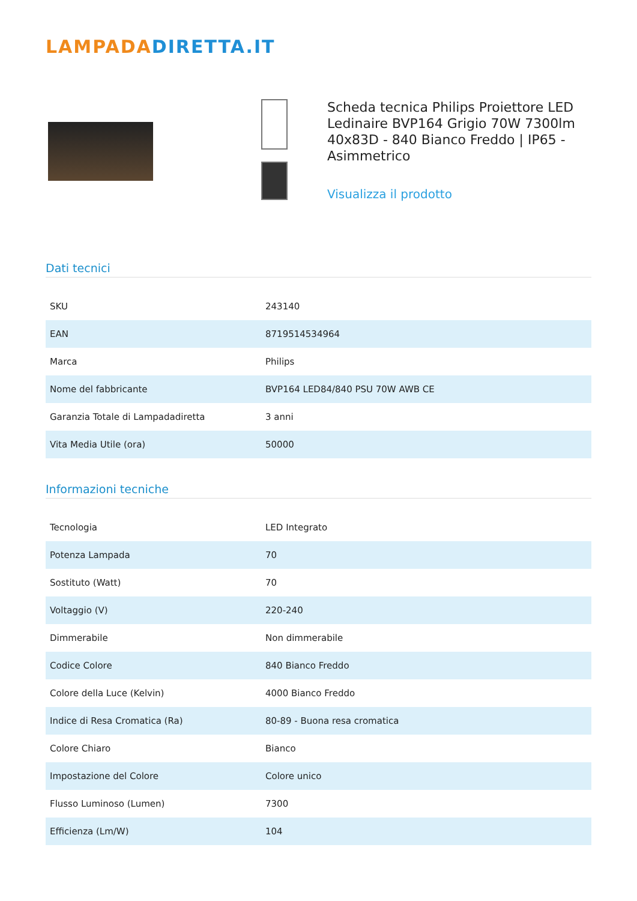LAMPADADIRETTA.IT
Scheda tecnica Philips Proiettore LED Ledinaire BVP164 Grigio 70W 7300lm 40x83D - 840 Bianco Freddo | IP65 - Asimmetrico
Visualizza il prodotto
Dati tecnici
| SKU | 243140 |
| EAN | 8719514534964 |
| Marca | Philips |
| Nome del fabbricante | BVP164 LED84/840 PSU 70W AWB CE |
| Garanzia Totale di Lampadadiretta | 3 anni |
| Vita Media Utile (ora) | 50000 |
Informazioni tecniche
| Tecnologia | LED Integrato |
| Potenza Lampada | 70 |
| Sostituto (Watt) | 70 |
| Voltaggio (V) | 220-240 |
| Dimmerabile | Non dimmerabile |
| Codice Colore | 840 Bianco Freddo |
| Colore della Luce (Kelvin) | 4000 Bianco Freddo |
| Indice di Resa Cromatica (Ra) | 80-89 - Buona resa cromatica |
| Colore Chiaro | Bianco |
| Impostazione del Colore | Colore unico |
| Flusso Luminoso (Lumen) | 7300 |
| Efficienza (Lm/W) | 104 |